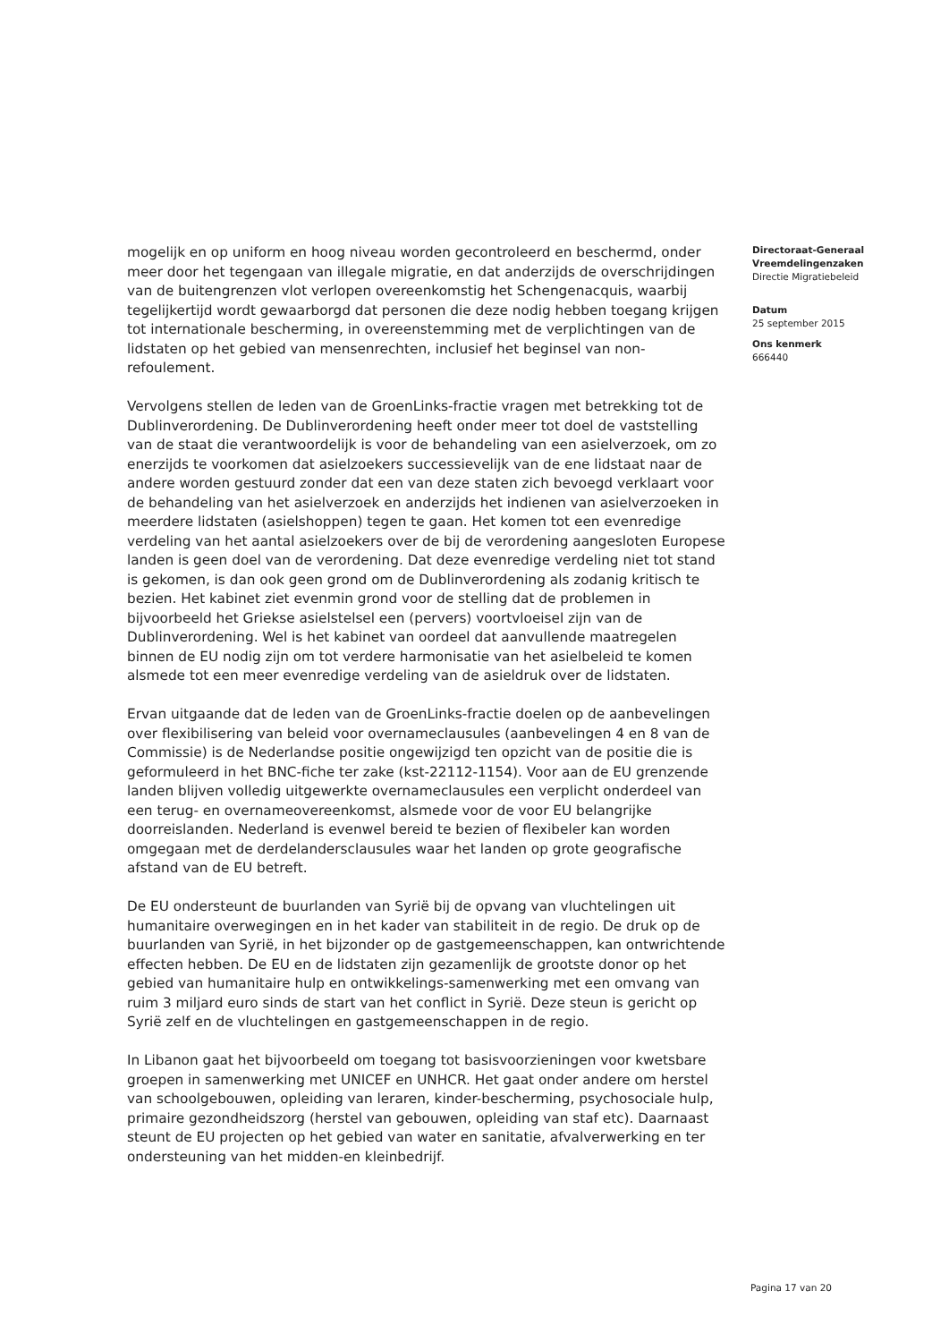mogelijk en op uniform en hoog niveau worden gecontroleerd en beschermd, onder meer door het tegengaan van illegale migratie, en dat anderzijds de overschrijdingen van de buitengrenzen vlot verlopen overeenkomstig het Schengenacquis, waarbij tegelijkertijd wordt gewaarborgd dat personen die deze nodig hebben toegang krijgen tot internationale bescherming, in overeenstemming met de verplichtingen van de lidstaten op het gebied van mensenrechten, inclusief het beginsel van non-refoulement.
Vervolgens stellen de leden van de GroenLinks-fractie vragen met betrekking tot de Dublinverordening. De Dublinverordening heeft onder meer tot doel de vaststelling van de staat die verantwoordelijk is voor de behandeling van een asielverzoek, om zo enerzijds te voorkomen dat asielzoekers successievelijk van de ene lidstaat naar de andere worden gestuurd zonder dat een van deze staten zich bevoegd verklaart voor de behandeling van het asielverzoek en anderzijds het indienen van asielverzoeken in meerdere lidstaten (asielshoppen) tegen te gaan. Het komen tot een evenredige verdeling van het aantal asielzoekers over de bij de verordening aangesloten Europese landen is geen doel van de verordening. Dat deze evenredige verdeling niet tot stand is gekomen, is dan ook geen grond om de Dublinverordening als zodanig kritisch te bezien. Het kabinet ziet evenmin grond voor de stelling dat de problemen in bijvoorbeeld het Griekse asielstelsel een (pervers) voortvloeisel zijn van de Dublinverordening. Wel is het kabinet van oordeel dat aanvullende maatregelen binnen de EU nodig zijn om tot verdere harmonisatie van het asielbeleid te komen alsmede tot een meer evenredige verdeling van de asieldruk over de lidstaten.
Ervan uitgaande dat de leden van de GroenLinks-fractie doelen op de aanbevelingen over flexibilisering van beleid voor overnameclausules (aanbevelingen 4 en 8 van de Commissie) is de Nederlandse positie ongewijzigd ten opzicht van de positie die is geformuleerd in het BNC-fiche ter zake (kst-22112-1154). Voor aan de EU grenzende landen blijven volledig uitgewerkte overnameclausules een verplicht onderdeel van een terug- en overnameovereenkomst, alsmede voor de voor EU belangrijke doorreislanden. Nederland is evenwel bereid te bezien of flexibeler kan worden omgegaan met de derdelandersclausules waar het landen op grote geografische afstand van de EU betreft.
De EU ondersteunt de buurlanden van Syrië bij de opvang van vluchtelingen uit humanitaire overwegingen en in het kader van stabiliteit in de regio. De druk op de buurlanden van Syrië, in het bijzonder op de gastgemeenschappen, kan ontwrichtende effecten hebben. De EU en de lidstaten zijn gezamenlijk de grootste donor op het gebied van humanitaire hulp en ontwikkelings-samenwerking met een omvang van ruim 3 miljard euro sinds de start van het conflict in Syrië. Deze steun is gericht op Syrië zelf en de vluchtelingen en gastgemeenschappen in de regio.
In Libanon gaat het bijvoorbeeld om toegang tot basisvoorzieningen voor kwetsbare groepen in samenwerking met UNICEF en UNHCR. Het gaat onder andere om herstel van schoolgebouwen, opleiding van leraren, kinder-bescherming, psychosociale hulp, primaire gezondheidszorg (herstel van gebouwen, opleiding van staf etc). Daarnaast steunt de EU projecten op het gebied van water en sanitatie, afvalverwerking en ter ondersteuning van het midden-en kleinbedrijf.
Directoraat-Generaal Vreemdelingenzaken
Directie Migratiebeleid
Datum
25 september 2015
Ons kenmerk
666440
Pagina 17 van 20